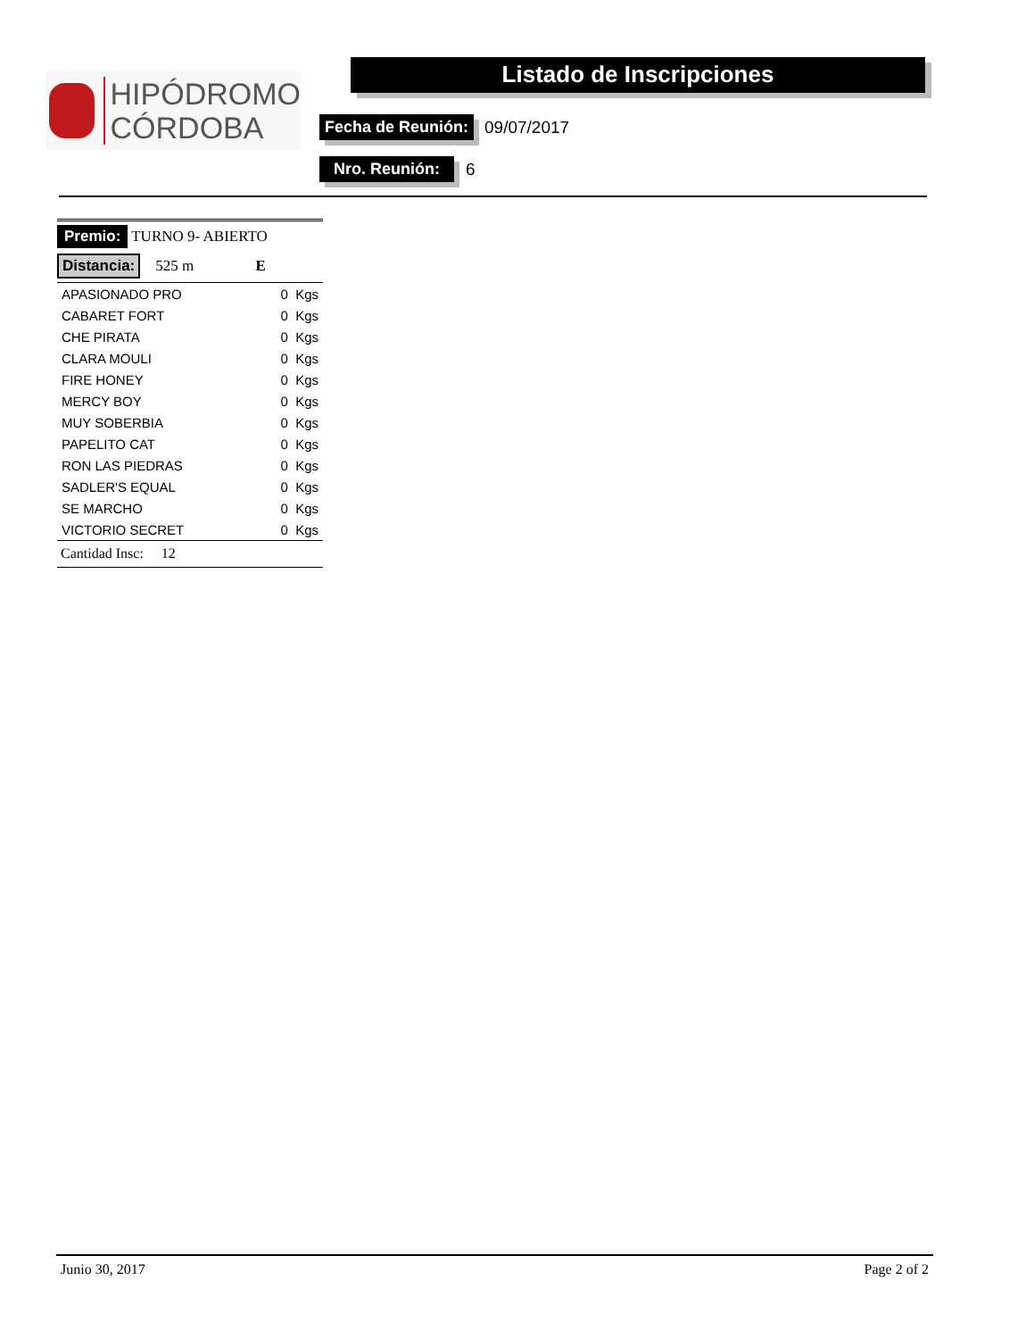HIPÓDROMO
CÓRDOBA
Listado de Inscripciones
Fecha de Reunión: 09/07/2017
Nro. Reunión: 6
Premio: TURNO 9- ABIERTO
Distancia: 525 m E
| APASIONADO PRO | 0 Kgs |
| CABARET FORT | 0 Kgs |
| CHE PIRATA | 0 Kgs |
| CLARA MOULI | 0 Kgs |
| FIRE HONEY | 0 Kgs |
| MERCY BOY | 0 Kgs |
| MUY SOBERBIA | 0 Kgs |
| PAPELITO CAT | 0 Kgs |
| RON LAS PIEDRAS | 0 Kgs |
| SADLER'S EQUAL | 0 Kgs |
| SE MARCHO | 0 Kgs |
| VICTORIO SECRET | 0 Kgs |
Cantidad Insc: 12
Junio 30, 2017 Page 2 of 2